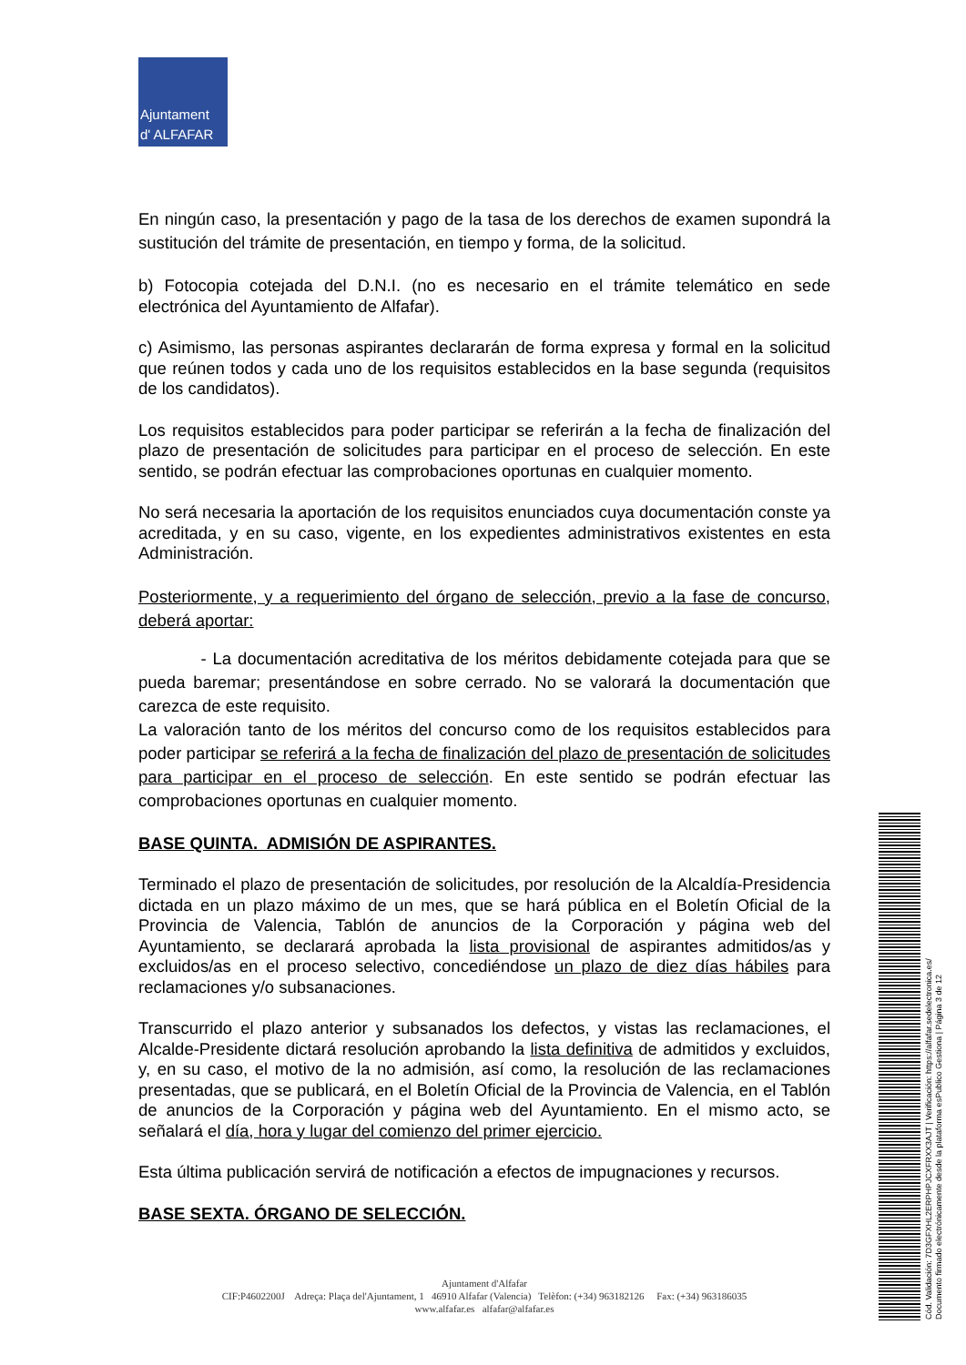Ajuntament
d' ALFAFAR
En ningún caso, la presentación y pago de la tasa de los derechos de examen supondrá la sustitución del trámite de presentación, en tiempo y forma, de la solicitud.
b) Fotocopia cotejada del D.N.I. (no es necesario en el trámite telemático en sede electrónica del Ayuntamiento de Alfafar).
c) Asimismo, las personas aspirantes declararán de forma expresa y formal en la solicitud que reúnen todos y cada uno de los requisitos establecidos en la base segunda (requisitos de los candidatos).
Los requisitos establecidos para poder participar se referirán a la fecha de finalización del plazo de presentación de solicitudes para participar en el proceso de selección. En este sentido, se podrán efectuar las comprobaciones oportunas en cualquier momento.
No será necesaria la aportación de los requisitos enunciados cuya documentación conste ya acreditada, y en su caso, vigente, en los expedientes administrativos existentes en esta Administración.
Posteriormente, y a requerimiento del órgano de selección, previo a la fase de concurso, deberá aportar:
- La documentación acreditativa de los méritos debidamente cotejada para que se pueda baremar; presentándose en sobre cerrado. No se valorará la documentación que carezca de este requisito.
La valoración tanto de los méritos del concurso como de los requisitos establecidos para poder participar se referirá a la fecha de finalización del plazo de presentación de solicitudes para participar en el proceso de selección. En este sentido se podrán efectuar las comprobaciones oportunas en cualquier momento.
BASE QUINTA. ADMISIÓN DE ASPIRANTES.
Terminado el plazo de presentación de solicitudes, por resolución de la Alcaldía-Presidencia dictada en un plazo máximo de un mes, que se hará pública en el Boletín Oficial de la Provincia de Valencia, Tablón de anuncios de la Corporación y página web del Ayuntamiento, se declarará aprobada la lista provisional de aspirantes admitidos/as y excluidos/as en el proceso selectivo, concediéndose un plazo de diez días hábiles para reclamaciones y/o subsanaciones.
Transcurrido el plazo anterior y subsanados los defectos, y vistas las reclamaciones, el Alcalde-Presidente dictará resolución aprobando la lista definitiva de admitidos y excluidos, y, en su caso, el motivo de la no admisión, así como, la resolución de las reclamaciones presentadas, que se publicará, en el Boletín Oficial de la Provincia de Valencia, en el Tablón de anuncios de la Corporación y página web del Ayuntamiento. En el mismo acto, se señalará el día, hora y lugar del comienzo del primer ejercicio.
Esta última publicación servirá de notificación a efectos de impugnaciones y recursos.
BASE SEXTA. ÓRGANO DE SELECCIÓN.
Ajuntament d'Alfafar
CIF:P4602200J Adreça: Plaça del'Ajuntament, 1 46910 Alfafar (Valencia) Telèfon: (+34) 963182126 Fax: (+34) 963186035
www.alfafar.es alfafar@alfafar.es
Cód. Validación: 7D3GFXHL2ERPHPJCXFRXX3AJT | Verificación: https://alfafar.sedelectronica.es/
Documento firmado electrónicamente desde la plataforma esPublico Gestiona | Página 3 de 12